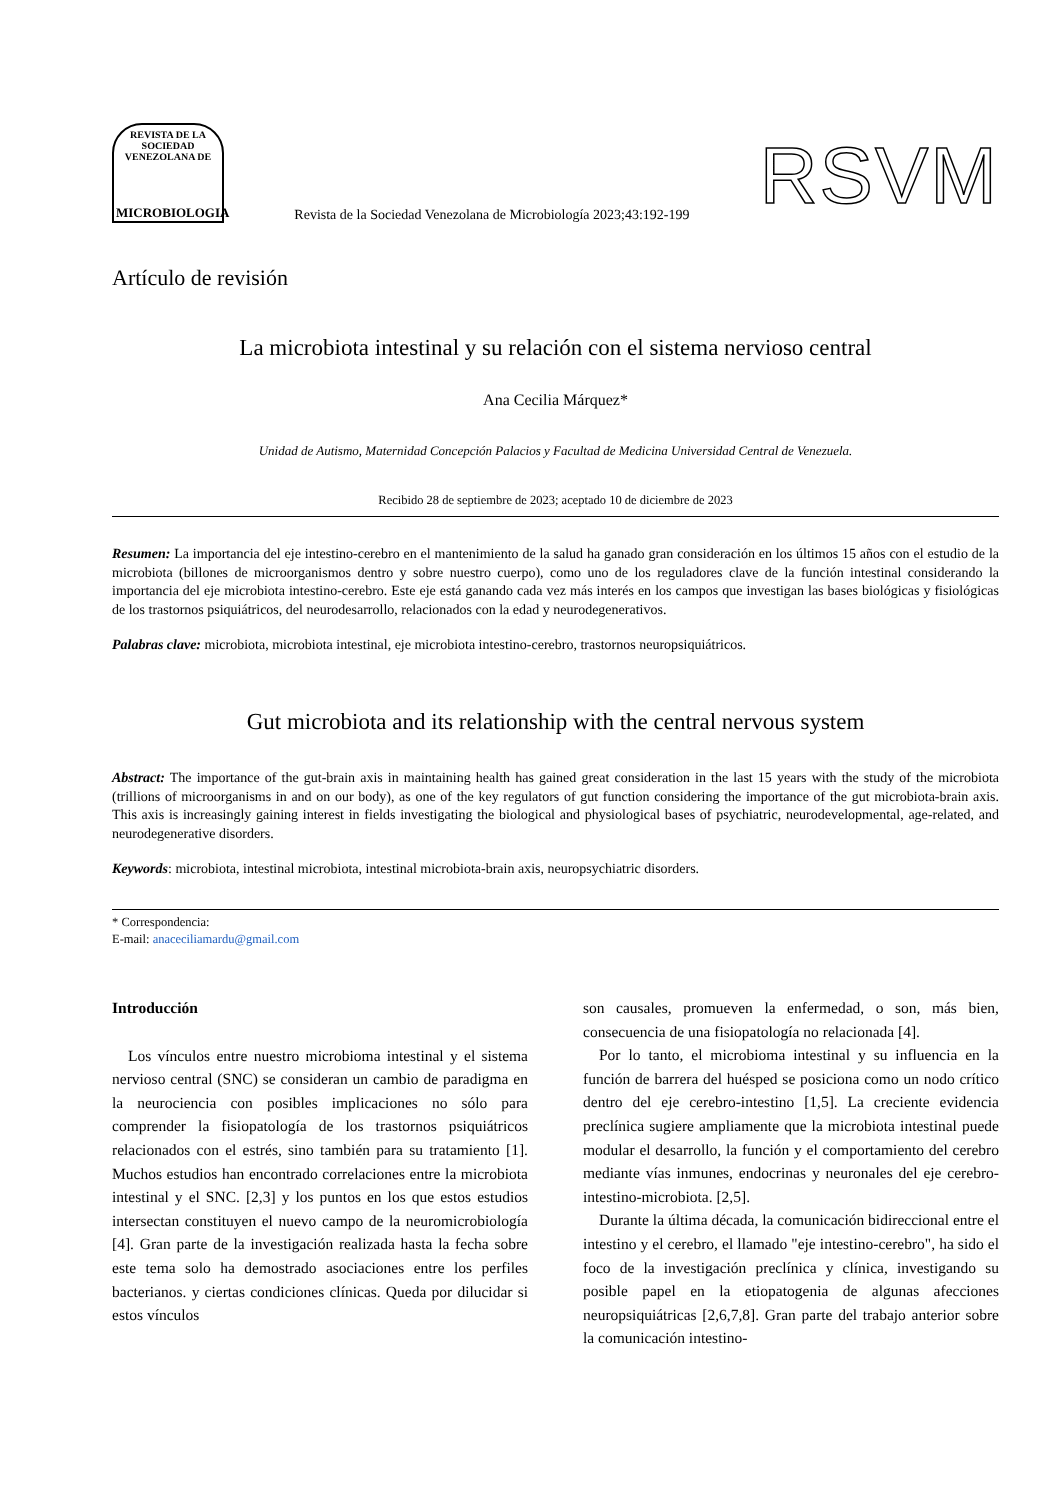REVISTA DE LA SOCIEDAD VENEZOLANA DE
MICROBIOLOGIA
Revista de la Sociedad Venezolana de Microbiología 2023;43:192-199
RSVM
Artículo de revisión
La microbiota intestinal y su relación con el sistema nervioso central
Ana Cecilia Márquez*
Unidad de Autismo, Maternidad Concepción Palacios y Facultad de Medicina Universidad Central de Venezuela.
Recibido 28 de septiembre de 2023; aceptado 10 de diciembre de 2023
Resumen: La importancia del eje intestino-cerebro en el mantenimiento de la salud ha ganado gran consideración en los últimos 15 años con el estudio de la microbiota (billones de microorganismos dentro y sobre nuestro cuerpo), como uno de los reguladores clave de la función intestinal considerando la importancia del eje microbiota intestino-cerebro. Este eje está ganando cada vez más interés en los campos que investigan las bases biológicas y fisiológicas de los trastornos psiquiátricos, del neurodesarrollo, relacionados con la edad y neurodegenerativos.
Palabras clave: microbiota, microbiota intestinal, eje microbiota intestino-cerebro, trastornos neuropsiquiátricos.
Gut microbiota and its relationship with the central nervous system
Abstract: The importance of the gut-brain axis in maintaining health has gained great consideration in the last 15 years with the study of the microbiota (trillions of microorganisms in and on our body), as one of the key regulators of gut function considering the importance of the gut microbiota-brain axis. This axis is increasingly gaining interest in fields investigating the biological and physiological bases of psychiatric, neurodevelopmental, age-related, and neurodegenerative disorders.
Keywords: microbiota, intestinal microbiota, intestinal microbiota-brain axis, neuropsychiatric disorders.
* Correspondencia:
E-mail: anaceciliamardu@gmail.com
Introducción
Los vínculos entre nuestro microbioma intestinal y el sistema nervioso central (SNC) se consideran un cambio de paradigma en la neurociencia con posibles implicaciones no sólo para comprender la fisiopatología de los trastornos psiquiátricos relacionados con el estrés, sino también para su tratamiento [1]. Muchos estudios han encontrado correlaciones entre la microbiota intestinal y el SNC. [2,3] y los puntos en los que estos estudios intersectan constituyen el nuevo campo de la neuromicrobiología [4]. Gran parte de la investigación realizada hasta la fecha sobre este tema solo ha demostrado asociaciones entre los perfiles bacterianos. y ciertas condiciones clínicas. Queda por dilucidar si estos vínculos
son causales, promueven la enfermedad, o son, más bien, consecuencia de una fisiopatología no relacionada [4].
Por lo tanto, el microbioma intestinal y su influencia en la función de barrera del huésped se posiciona como un nodo crítico dentro del eje cerebro-intestino [1,5]. La creciente evidencia preclínica sugiere ampliamente que la microbiota intestinal puede modular el desarrollo, la función y el comportamiento del cerebro mediante vías inmunes, endocrinas y neuronales del eje cerebro-intestino-microbiota. [2,5].
Durante la última década, la comunicación bidireccional entre el intestino y el cerebro, el llamado "eje intestino-cerebro", ha sido el foco de la investigación preclínica y clínica, investigando su posible papel en la etiopatogenia de algunas afecciones neuropsiquiátricas [2,6,7,8]. Gran parte del trabajo anterior sobre la comunicación intestino-